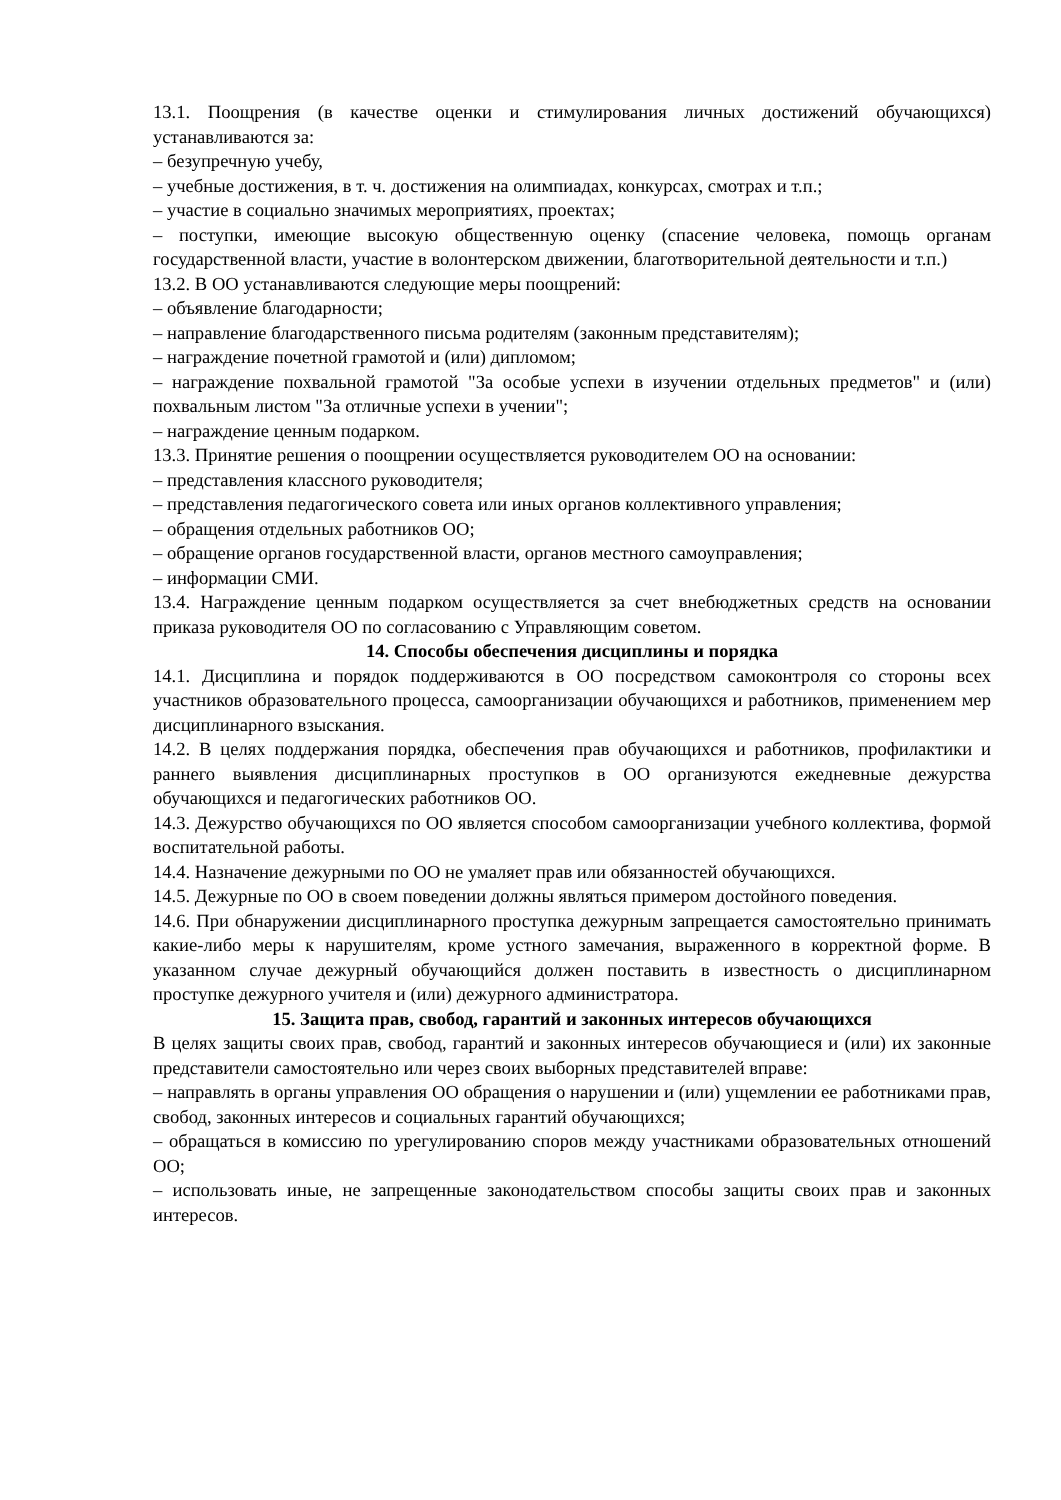13.1. Поощрения (в качестве оценки и стимулирования личных достижений обучающихся) устанавливаются за:
– безупречную учебу,
– учебные достижения, в т. ч. достижения на олимпиадах, конкурсах, смотрах и т.п.;
– участие в социально значимых мероприятиях, проектах;
– поступки, имеющие высокую общественную оценку (спасение человека, помощь органам государственной власти, участие в волонтерском движении, благотворительной деятельности и т.п.)
13.2. В ОО устанавливаются следующие меры поощрений:
– объявление благодарности;
– направление благодарственного письма родителям (законным представителям);
– награждение почетной грамотой и (или) дипломом;
– награждение похвальной грамотой "За особые успехи в изучении отдельных предметов" и (или) похвальным листом "За отличные успехи в учении";
– награждение ценным подарком.
13.3. Принятие решения о поощрении осуществляется руководителем ОО на основании:
– представления классного руководителя;
– представления педагогического совета или иных органов коллективного управления;
– обращения отдельных работников ОО;
– обращение органов государственной власти, органов местного самоуправления;
– информации СМИ.
13.4. Награждение ценным подарком осуществляется за счет внебюджетных средств на основании приказа руководителя ОО по согласованию с Управляющим советом.
14. Способы обеспечения дисциплины и порядка
14.1. Дисциплина и порядок поддерживаются в ОО посредством самоконтроля со стороны всех участников образовательного процесса, самоорганизации обучающихся и работников, применением мер дисциплинарного взыскания.
14.2. В целях поддержания порядка, обеспечения прав обучающихся и работников, профилактики и раннего выявления дисциплинарных проступков в ОО организуются ежедневные дежурства обучающихся и педагогических работников ОО.
14.3. Дежурство обучающихся по ОО является способом самоорганизации учебного коллектива, формой воспитательной работы.
14.4. Назначение дежурными по ОО не умаляет прав или обязанностей обучающихся.
14.5. Дежурные по ОО в своем поведении должны являться примером достойного поведения.
14.6. При обнаружении дисциплинарного проступка дежурным запрещается самостоятельно принимать какие-либо меры к нарушителям, кроме устного замечания, выраженного в корректной форме. В указанном случае дежурный обучающийся должен поставить в известность о дисциплинарном проступке дежурного учителя и (или) дежурного администратора.
15. Защита прав, свобод, гарантий и законных интересов обучающихся
В целях защиты своих прав, свобод, гарантий и законных интересов обучающиеся и (или) их законные представители самостоятельно или через своих выборных представителей вправе:
– направлять в органы управления ОО обращения о нарушении и (или) ущемлении ее работниками прав, свобод, законных интересов и социальных гарантий обучающихся;
– обращаться в комиссию по урегулированию споров между участниками образовательных отношений ОО;
– использовать иные, не запрещенные законодательством способы защиты своих прав и законных интересов.